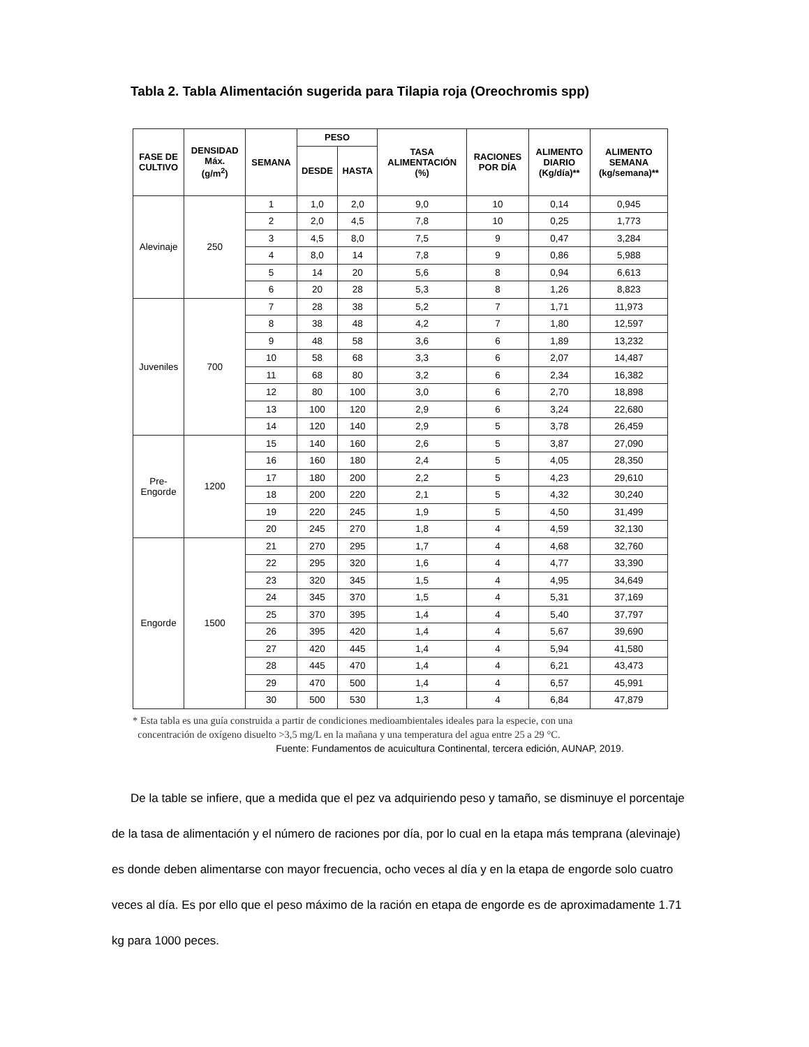Tabla 2. Tabla Alimentación sugerida para Tilapia roja (Oreochromis spp)
| FASE DE CULTIVO | DENSIDAD Máx. (g/m<sup>2</sup>) | SEMANA | PESO | | TASA ALIMENTACIÓN (%) | RACIONES POR DÍA | ALIMENTO DIARIO (Kg/día)** | ALIMENTO SEMANA (kg/semana)** |
| --- | --- | --- | --- | --- | --- | --- | --- | --- |
| | | | DESDE | HASTA | | | | |
| Alevinaje | 250 | 1 | 1,0 | 2,0 | 9,0 | 10 | 0,14 | 0,945 |
| | | 2 | 2,0 | 4,5 | 7,8 | 10 | 0,25 | 1,773 |
| | | 3 | 4,5 | 8,0 | 7,5 | 9 | 0,47 | 3,284 |
| | | 4 | 8,0 | 14 | 7,8 | 9 | 0,86 | 5,988 |
| | | 5 | 14 | 20 | 5,6 | 8 | 0,94 | 6,613 |
| | | 6 | 20 | 28 | 5,3 | 8 | 1,26 | 8,823 |
| Juveniles | 700 | 7 | 28 | 38 | 5,2 | 7 | 1,71 | 11,973 |
| | | 8 | 38 | 48 | 4,2 | 7 | 1,80 | 12,597 |
| | | 9 | 48 | 58 | 3,6 | 6 | 1,89 | 13,232 |
| | | 10 | 58 | 68 | 3,3 | 6 | 2,07 | 14,487 |
| | | 11 | 68 | 80 | 3,2 | 6 | 2,34 | 16,382 |
| | | 12 | 80 | 100 | 3,0 | 6 | 2,70 | 18,898 |
| | | 13 | 100 | 120 | 2,9 | 6 | 3,24 | 22,680 |
| | | 14 | 120 | 140 | 2,9 | 5 | 3,78 | 26,459 |
| Pre- Engorde | 1200 | 15 | 140 | 160 | 2,6 | 5 | 3,87 | 27,090 |
| | | 16 | 160 | 180 | 2,4 | 5 | 4,05 | 28,350 |
| | | 17 | 180 | 200 | 2,2 | 5 | 4,23 | 29,610 |
| | | 18 | 200 | 220 | 2,1 | 5 | 4,32 | 30,240 |
| | | 19 | 220 | 245 | 1,9 | 5 | 4,50 | 31,499 |
| | | 20 | 245 | 270 | 1,8 | 4 | 4,59 | 32,130 |
| Engorde | 1500 | 21 | 270 | 295 | 1,7 | 4 | 4,68 | 32,760 |
| | | 22 | 295 | 320 | 1,6 | 4 | 4,77 | 33,390 |
| | | 23 | 320 | 345 | 1,5 | 4 | 4,95 | 34,649 |
| | | 24 | 345 | 370 | 1,5 | 4 | 5,31 | 37,169 |
| | | 25 | 370 | 395 | 1,4 | 4 | 5,40 | 37,797 |
| | | 26 | 395 | 420 | 1,4 | 4 | 5,67 | 39,690 |
| | | 27 | 420 | 445 | 1,4 | 4 | 5,94 | 41,580 |
| | | 28 | 445 | 470 | 1,4 | 4 | 6,21 | 43,473 |
| | | 29 | 470 | 500 | 1,4 | 4 | 6,57 | 45,991 |
| | | 30 | 500 | 530 | 1,3 | 4 | 6,84 | 47,879 |
* Esta tabla es una guía construida a partir de condiciones medioambientales ideales para la especie, con una
concentración de oxígeno disuelto >3,5 mg/L en la mañana y una temperatura del agua entre 25 a 29 °C.
Fuente: Fundamentos de acuicultura Continental, tercera edición, AUNAP, 2019.
De la table se infiere, que a medida que el pez va adquiriendo peso y tamaño, se disminuye el porcentaje de la tasa de alimentación y el número de raciones por día, por lo cual en la etapa más temprana (alevinaje) es donde deben alimentarse con mayor frecuencia, ocho veces al día y en la etapa de engorde solo cuatro veces al día. Es por ello que el peso máximo de la ración en etapa de engorde es de aproximadamente 1.71 kg para 1000 peces.